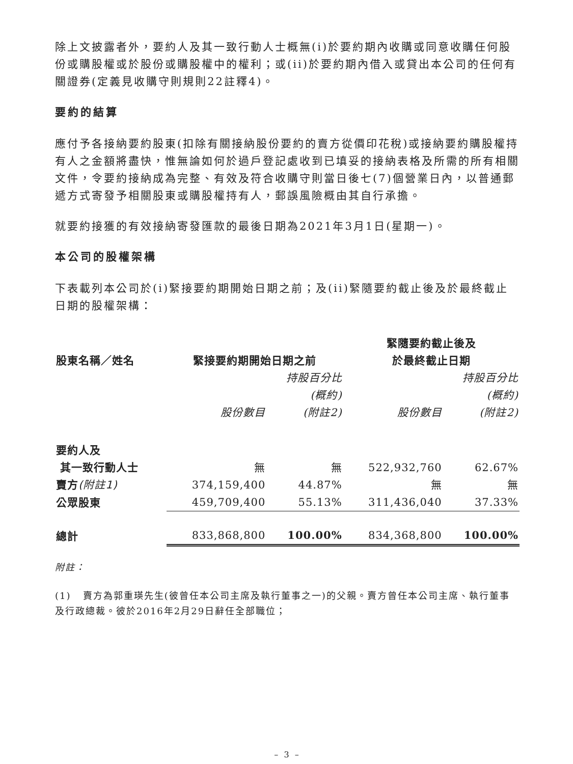除上文披露者外，要約人及其一致行動人士概無(i)於要約期內收購或同意收購任何股份或購股權或於股份或購股權中的權利；或(ii)於要約期內借入或貸出本公司的任何有關證券(定義見收購守則規則22註釋4)。
要約的結算
應付予各接納要約股東(扣除有關接納股份要約的賣方從價印花稅)或接納要約購股權持有人之金額將盡快，惟無論如何於過戶登記處收到已填妥的接納表格及所需的所有相關文件，令要約接納成為完整、有效及符合收購守則當日後七(7)個營業日內，以普通郵遞方式寄發予相關股東或購股權持有人，郵誤風險概由其自行承擔。
就要約接獲的有效接納寄發匯款的最後日期為2021年3月1日(星期一)。
本公司的股權架構
下表載列本公司於(i)緊接要約期開始日期之前；及(ii)緊隨要約截止後及於最終截止日期的股權架構：
| 股東名稱／姓名 | 緊接要約期開始日期之前 | | 緊隨要約截止後及 於最終截止日期 | |
| --- | --- | --- | --- | --- |
| | 股份數目 | 持股百分比 (概約) (附註2) | 股份數目 | 持股百分比 (概約) (附註2) |
| 要約人及 其一致行動人士 | 無 | 無 | 522,932,760 | 62.67% |
| 賣方 (附註1) | 374,159,400 | 44.87% | 無 | 無 |
| 公眾股東 | 459,709,400 | 55.13% | 311,436,040 | 37.33% |
| 總計 | 833,868,800 | 100.00% | 834,368,800 | 100.00% |
附註：
(1) 賣方為郭重瑛先生(彼曾任本公司主席及執行董事之一)的父親。賣方曾任本公司主席、執行董事及行政總裁。彼於2016年2月29日辭任全部職位；
– 3 –